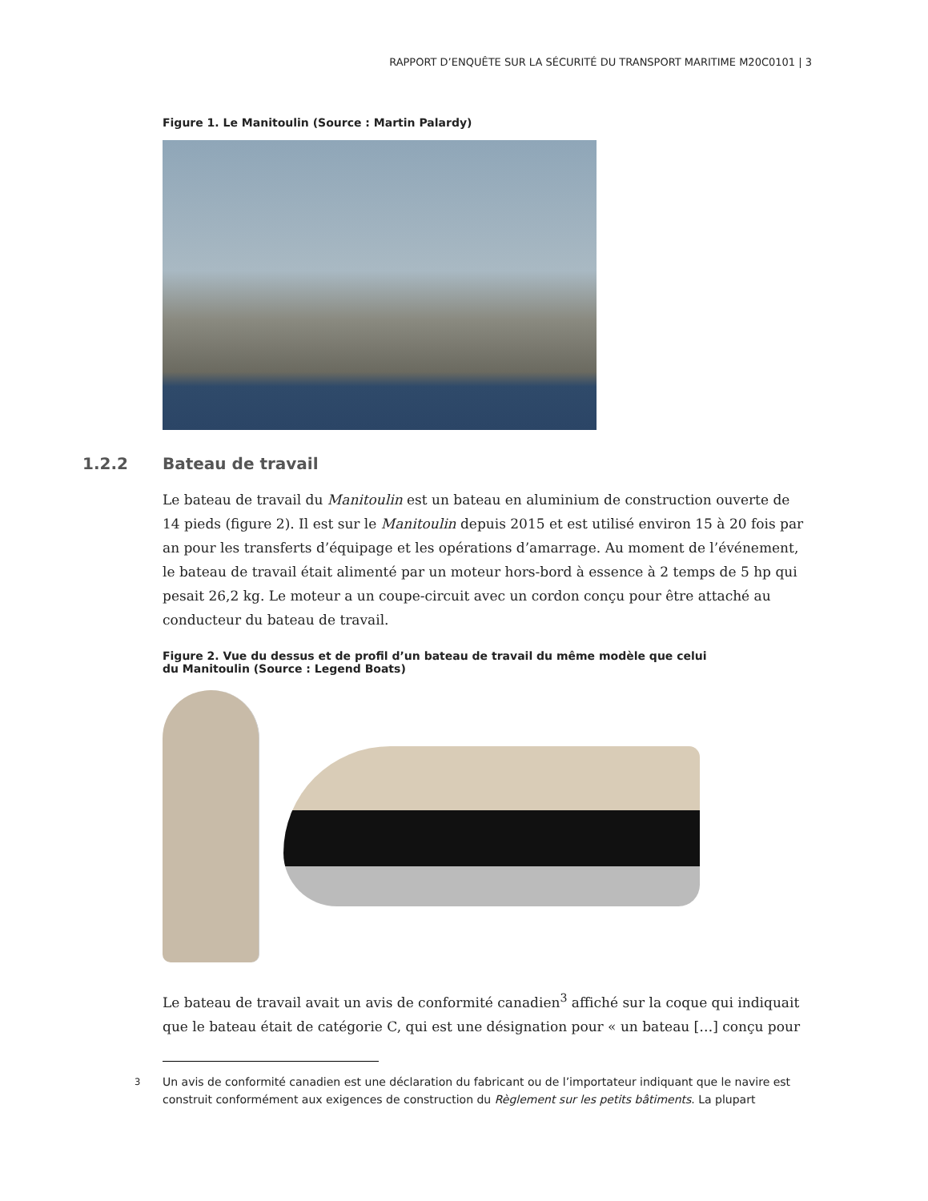RAPPORT D’ENQUÊTE SUR LA SÉCURITÉ DU TRANSPORT MARITIME M20C0101 | 3
Figure 1. Le Manitoulin (Source : Martin Palardy)
1.2.2 Bateau de travail
Le bateau de travail du Manitoulin est un bateau en aluminium de construction ouverte de 14 pieds (figure 2). Il est sur le Manitoulin depuis 2015 et est utilisé environ 15 à 20 fois par an pour les transferts d’équipage et les opérations d’amarrage. Au moment de l’événement, le bateau de travail était alimenté par un moteur hors-bord à essence à 2 temps de 5 hp qui pesait 26,2 kg. Le moteur a un coupe-circuit avec un cordon conçu pour être attaché au conducteur du bateau de travail.
Figure 2. Vue du dessus et de profil d’un bateau de travail du même modèle que celui
du Manitoulin (Source : Legend Boats)
Le bateau de travail avait un avis de conformité canadien<sup>3</sup> affiché sur la coque qui indiquait que le bateau était de catégorie C, qui est une désignation pour « un bateau […] conçu pour
<sup>3</sup> Un avis de conformité canadien est une déclaration du fabricant ou de l’importateur indiquant que le navire est construit conformément aux exigences de construction du Règlement sur les petits bâtiments. La plupart